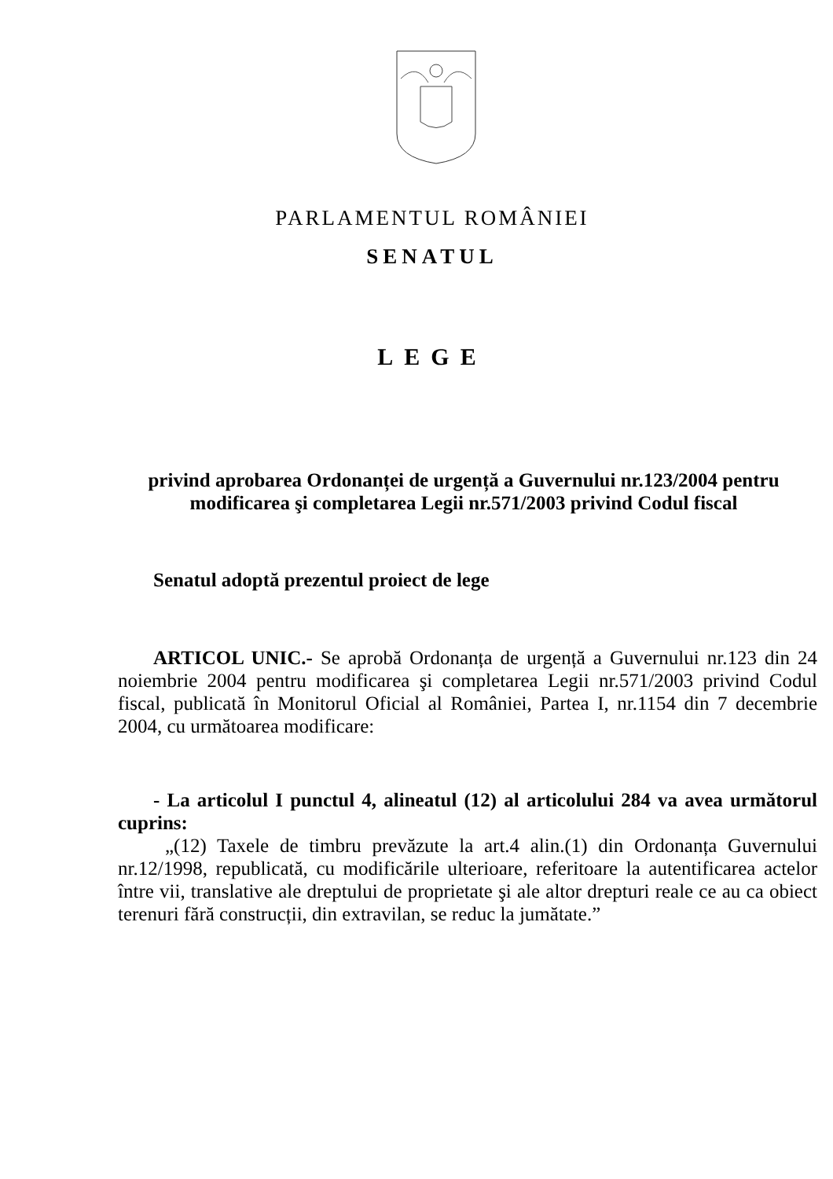PARLAMENTUL ROMÂNIEI
SENATUL
LEGE
privind aprobarea Ordonanței de urgență a Guvernului nr.123/2004 pentru modificarea şi completarea Legii nr.571/2003 privind Codul fiscal
Senatul adoptă prezentul proiect de lege
ARTICOL UNIC.- Se aprobă Ordonanța de urgență a Guvernului nr.123 din 24 noiembrie 2004 pentru modificarea şi completarea Legii nr.571/2003 privind Codul fiscal, publicată în Monitorul Oficial al României, Partea I, nr.1154 din 7 decembrie 2004, cu următoarea modificare:
- La articolul I punctul 4, alineatul (12) al articolului 284 va avea următorul cuprins:
„(12) Taxele de timbru prevăzute la art.4 alin.(1) din Ordonanța Guvernului nr.12/1998, republicată, cu modificările ulterioare, referitoare la autentificarea actelor între vii, translative ale dreptului de proprietate şi ale altor drepturi reale ce au ca obiect terenuri fără construcții, din extravilan, se reduc la jumătate.”